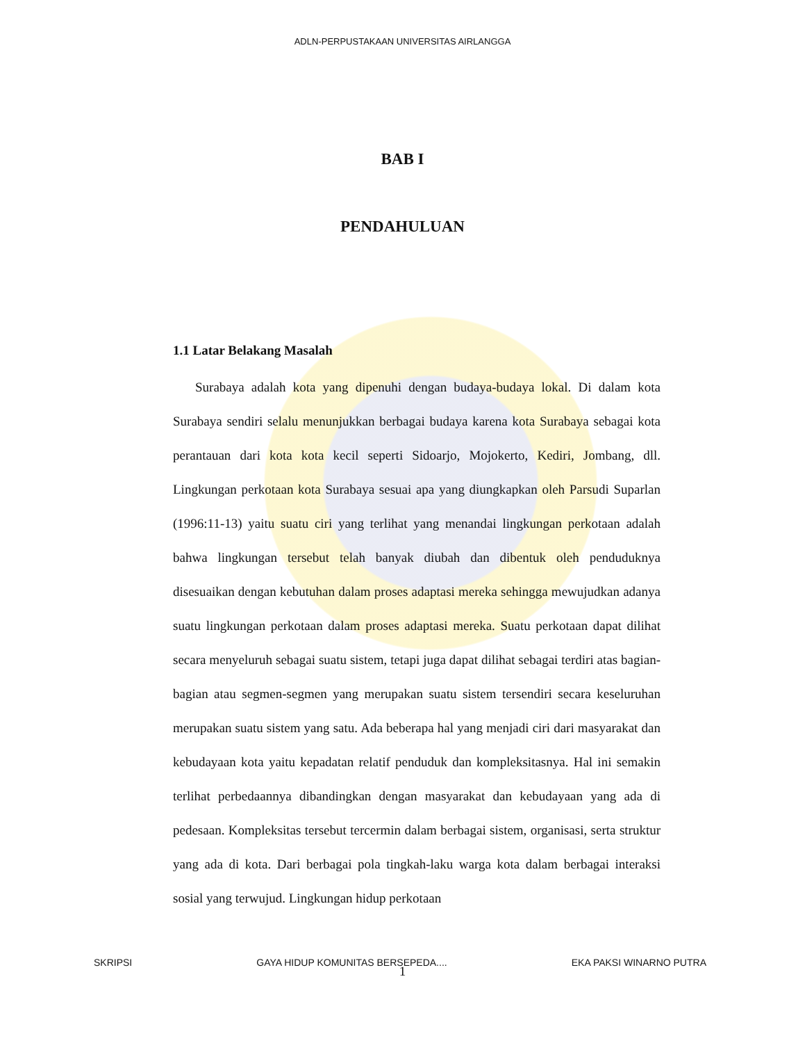ADLN-PERPUSTAKAAN UNIVERSITAS AIRLANGGA
BAB I
PENDAHULUAN
1.1 Latar Belakang Masalah
Surabaya adalah kota yang dipenuhi dengan budaya-budaya lokal. Di dalam kota Surabaya sendiri selalu menunjukkan berbagai budaya karena kota Surabaya sebagai kota perantauan dari kota kota kecil seperti Sidoarjo, Mojokerto, Kediri, Jombang, dll. Lingkungan perkotaan kota Surabaya sesuai apa yang diungkapkan oleh Parsudi Suparlan (1996:11-13) yaitu suatu ciri yang terlihat yang menandai lingkungan perkotaan adalah bahwa lingkungan tersebut telah banyak diubah dan dibentuk oleh penduduknya disesuaikan dengan kebutuhan dalam proses adaptasi mereka sehingga mewujudkan adanya suatu lingkungan perkotaan dalam proses adaptasi mereka. Suatu perkotaan dapat dilihat secara menyeluruh sebagai suatu sistem, tetapi juga dapat dilihat sebagai terdiri atas bagian-bagian atau segmen-segmen yang merupakan suatu sistem tersendiri secara keseluruhan merupakan suatu sistem yang satu. Ada beberapa hal yang menjadi ciri dari masyarakat dan kebudayaan kota yaitu kepadatan relatif penduduk dan kompleksitasnya. Hal ini semakin terlihat perbedaannya dibandingkan dengan masyarakat dan kebudayaan yang ada di pedesaan. Kompleksitas tersebut tercermin dalam berbagai sistem, organisasi, serta struktur yang ada di kota. Dari berbagai pola tingkah-laku warga kota dalam berbagai interaksi sosial yang terwujud. Lingkungan hidup perkotaan
1
SKRIPSI GAYA HIDUP KOMUNITAS BERSEPEDA.... EKA PAKSI WINARNO PUTRA